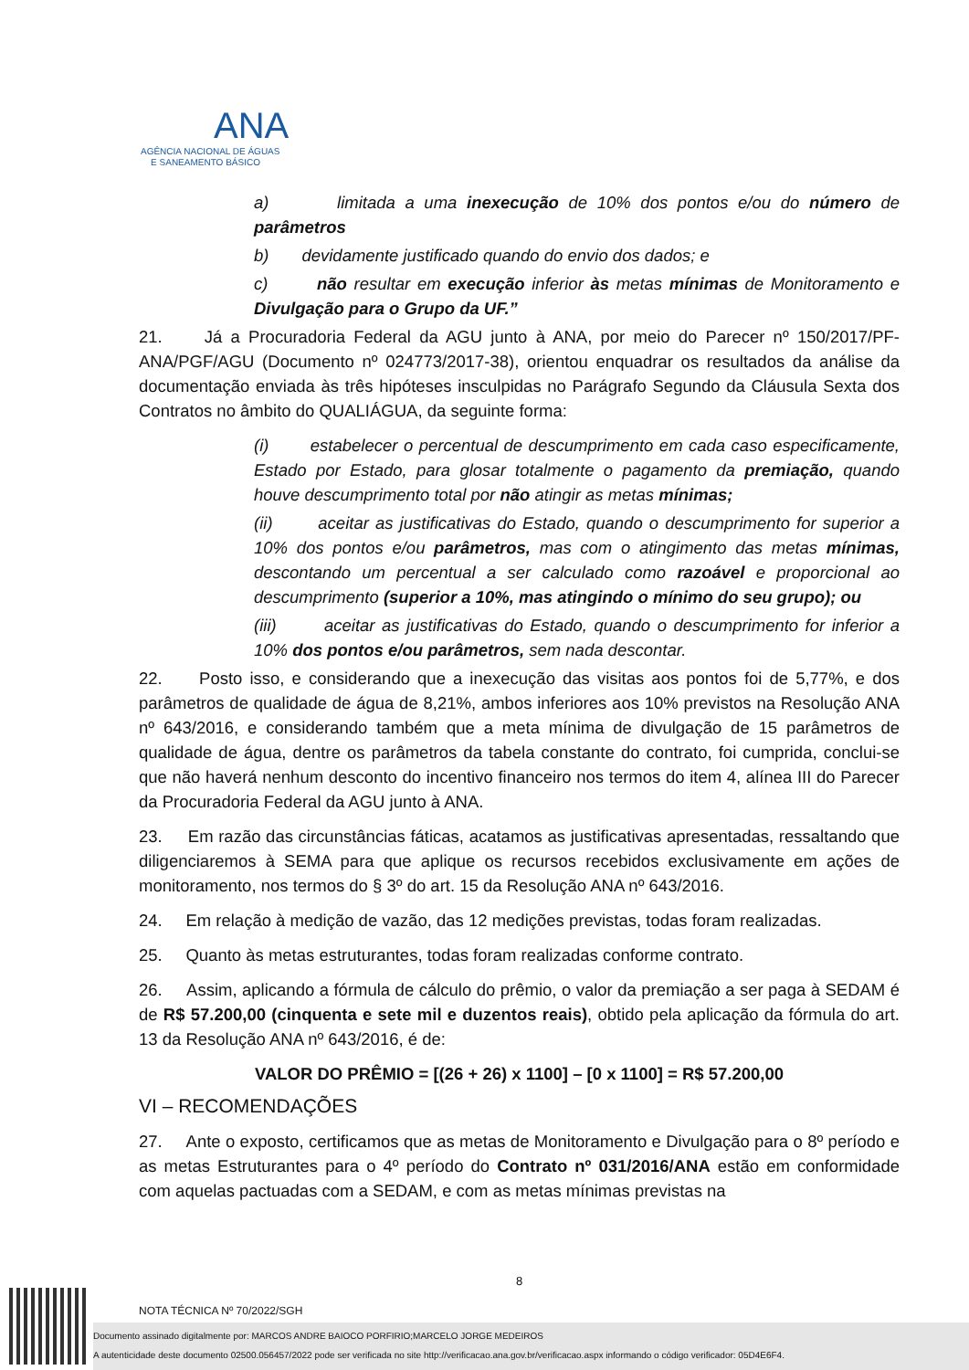ANA
AGÊNCIA NACIONAL DE ÁGUAS
E SANEAMENTO BÁSICO
a) limitada a uma inexecução de 10% dos pontos e/ou do número de parâmetros
b) devidamente justificado quando do envio dos dados; e
c) não resultar em execução inferior às metas mínimas de Monitoramento e Divulgação para o Grupo da UF.”
21. Já a Procuradoria Federal da AGU junto à ANA, por meio do Parecer nº 150/2017/PF-ANA/PGF/AGU (Documento nº 024773/2017-38), orientou enquadrar os resultados da análise da documentação enviada às três hipóteses insculpidas no Parágrafo Segundo da Cláusula Sexta dos Contratos no âmbito do QUALIÁGUA, da seguinte forma:
(i) estabelecer o percentual de descumprimento em cada caso especificamente, Estado por Estado, para glosar totalmente o pagamento da premiação, quando houve descumprimento total por não atingir as metas mínimas;
(ii) aceitar as justificativas do Estado, quando o descumprimento for superior a 10% dos pontos e/ou parâmetros, mas com o atingimento das metas mínimas, descontando um percentual a ser calculado como razoável e proporcional ao descumprimento (superior a 10%, mas atingindo o mínimo do seu grupo); ou
(iii) aceitar as justificativas do Estado, quando o descumprimento for inferior a 10% dos pontos e/ou parâmetros, sem nada descontar.
22. Posto isso, e considerando que a inexecução das visitas aos pontos foi de 5,77%, e dos parâmetros de qualidade de água de 8,21%, ambos inferiores aos 10% previstos na Resolução ANA nº 643/2016, e considerando também que a meta mínima de divulgação de 15 parâmetros de qualidade de água, dentre os parâmetros da tabela constante do contrato, foi cumprida, conclui-se que não haverá nenhum desconto do incentivo financeiro nos termos do item 4, alínea III do Parecer da Procuradoria Federal da AGU junto à ANA.
23. Em razão das circunstâncias fáticas, acatamos as justificativas apresentadas, ressaltando que diligenciaremos à SEMA para que aplique os recursos recebidos exclusivamente em ações de monitoramento, nos termos do § 3º do art. 15 da Resolução ANA nº 643/2016.
24. Em relação à medição de vazão, das 12 medições previstas, todas foram realizadas.
25. Quanto às metas estruturantes, todas foram realizadas conforme contrato.
26. Assim, aplicando a fórmula de cálculo do prêmio, o valor da premiação a ser paga à SEDAM é de R$ 57.200,00 (cinquenta e sete mil e duzentos reais), obtido pela aplicação da fórmula do art. 13 da Resolução ANA nº 643/2016, é de:
VALOR DO PRÊMIO = [(26 + 26) x 1100] – [0 x 1100] = R$ 57.200,00
VI – RECOMENDAÇÕES
27. Ante o exposto, certificamos que as metas de Monitoramento e Divulgação para o 8º período e as metas Estruturantes para o 4º período do Contrato nº 031/2016/ANA estão em conformidade com aquelas pactuadas com a SEDAM, e com as metas mínimas previstas na
8
NOTA TÉCNICA Nº 70/2022/SGH
Documento assinado digitalmente por: MARCOS ANDRE BAIOCO PORFIRIO;MARCELO JORGE MEDEIROS
A autenticidade deste documento 02500.056457/2022 pode ser verificada no site http://verificacao.ana.gov.br/verificacao.aspx informando o código verificador: 05D4E6F4.